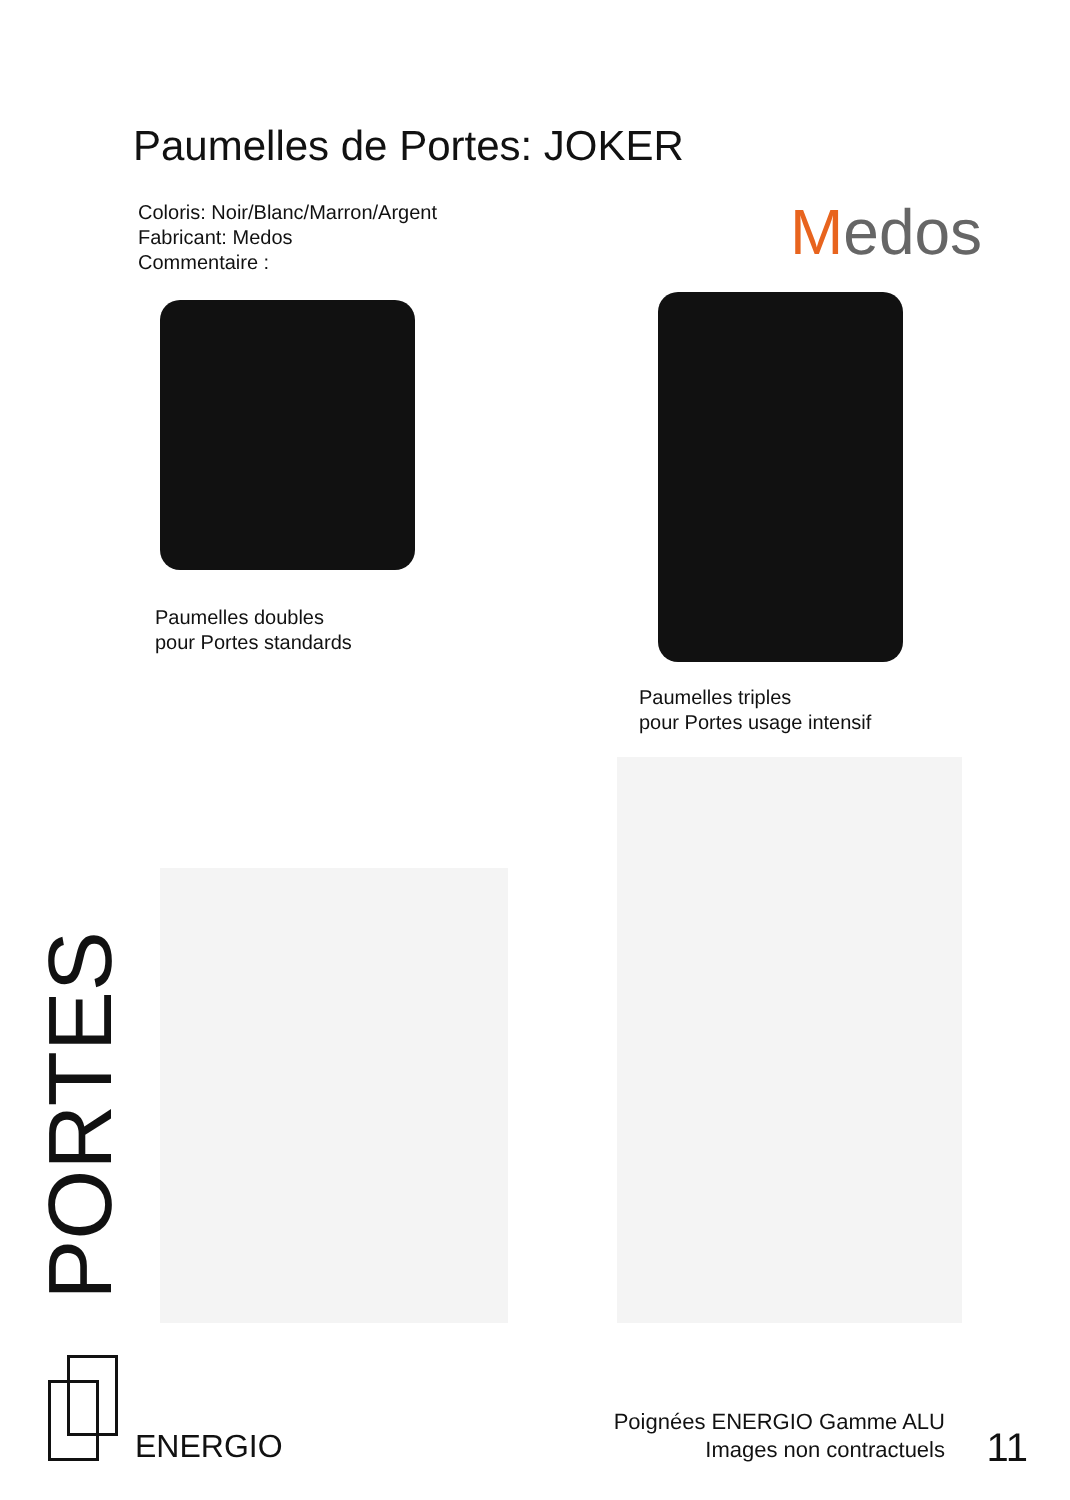Paumelles de Portes: JOKER
Coloris: Noir/Blanc/Marron/Argent
Fabricant: Medos
Commentaire :
Medos
Paumelles doubles
pour Portes standards
Paumelles triples
pour Portes usage intensif
PORTES
ENERGIO
Poignées ENERGIO Gamme ALU
Images non contractuels
11